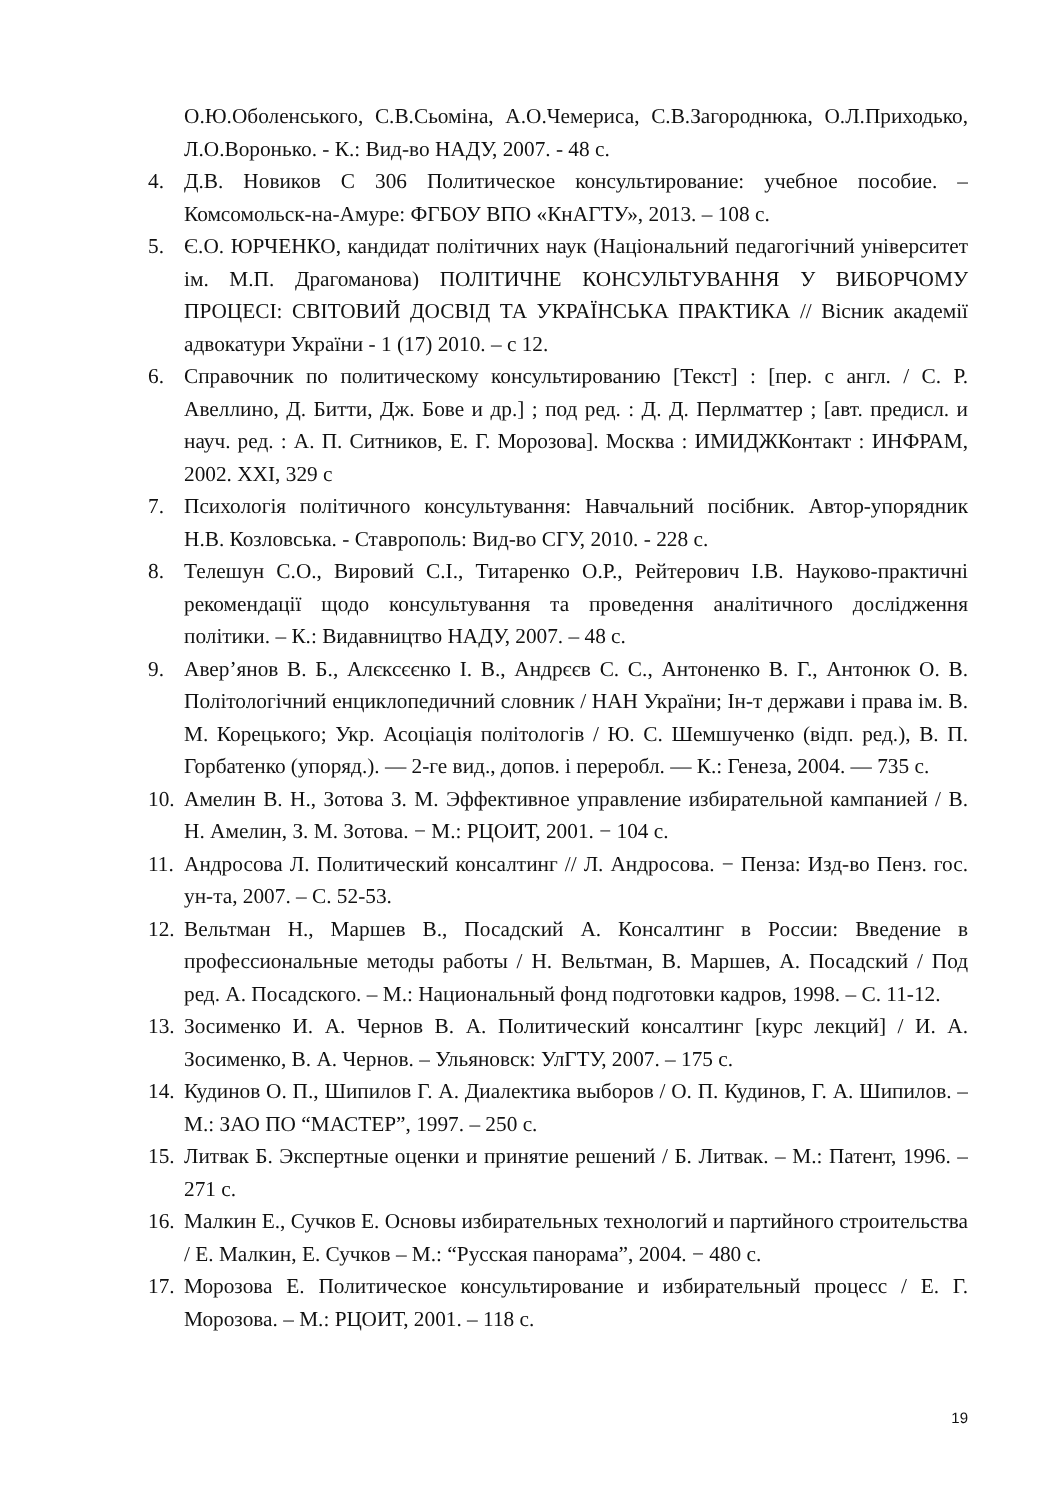О.Ю.Оболенського, С.В.Сьоміна, А.О.Чемериса, С.В.Загороднюка, О.Л.Приходько, Л.О.Воронько. - К.: Вид-во НАДУ, 2007. - 48 с.
4. Д.В. Новиков С 306 Политическое консультирование: учебное пособие. – Комсомольск-на-Амуре: ФГБОУ ВПО «КнАГТУ», 2013. – 108 с.
5. Є.О. ЮРЧЕНКО, кандидат політичних наук (Національний педагогічний університет ім. М.П. Драгоманова) ПОЛІТИЧНЕ КОНСУЛЬТУВАННЯ У ВИБОРЧОМУ ПРОЦЕСІ: СВІТОВИЙ ДОСВІД ТА УКРАЇНСЬКА ПРАКТИКА // Вісник академії адвокатури України - 1 (17) 2010. – с 12.
6. Справочник по политическому консультированию [Текст] : [пер. с англ. / С. Р. Авеллино, Д. Битти, Дж. Бове и др.] ; под ред. : Д. Д. Перлматтер ; [авт. предисл. и науч. ред. : А. П. Ситников, Е. Г. Морозова]. Москва : ИМИДЖКонтакт : ИНФРАМ, 2002. XXI, 329 с
7. Психологія політичного консультування: Навчальний посібник. Автор-упорядник Н.В. Козловська. - Ставрополь: Вид-во СГУ, 2010. - 228 с.
8. Телешун С.О., Вировий С.І., Титаренко О.Р., Рейтерович І.В. Науково-практичні рекомендації щодо консультування та проведення аналітичного дослідження політики. – К.: Видавництво НАДУ, 2007. – 48 с.
9. Авер’янов В. Б., Алєксєєнко І. В., Андрєєв С. С., Антоненко В. Г., Антонюк О. В. Політологічний енциклопедичний словник / НАН України; Ін-т держави і права ім. В. М. Корецького; Укр. Асоціація політологів / Ю. С. Шемшученко (відп. ред.), В. П. Горбатенко (упоряд.). — 2-ге вид., допов. і переробл. — К.: Генеза, 2004. — 735 с.
10. Амелин В. Н., Зотова З. М. Эффективное управление избирательной кампанией / В. Н. Амелин, З. М. Зотова. − М.: РЦОИТ, 2001. − 104 с.
11. Андросова Л. Политический консалтинг // Л. Андросова. − Пенза: Изд-во Пенз. гос. ун-та, 2007. – С. 52-53.
12. Вельтман Н., Маршев В., Посадский А. Консалтинг в России: Введение в профессиональные методы работы / Н. Вельтман, В. Маршев, А. Посадский / Под ред. А. Посадского. – М.: Национальный фонд подготовки кадров, 1998. – С. 11-12.
13. Зосименко И. А. Чернов В. А. Политический консалтинг [курс лекций] / И. А. Зосименко, В. А. Чернов. – Ульяновск: УлГТУ, 2007. – 175 с.
14. Кудинов О. П., Шипилов Г. А. Диалектика выборов / О. П. Кудинов, Г. А. Шипилов. – М.: ЗАО ПО “МАСТЕР”, 1997. – 250 с.
15. Литвак Б. Экспертные оценки и принятие решений / Б. Литвак. – М.: Патент, 1996. – 271 с.
16. Малкин Е., Сучков Е. Основы избирательных технологий и партийного строительства / Е. Малкин, Е. Сучков – М.: “Русская панорама”, 2004. − 480 с.
17. Морозова Е. Политическое консультирование и избирательный процесс / Е. Г. Морозова. – М.: РЦОИТ, 2001. – 118 с.
19